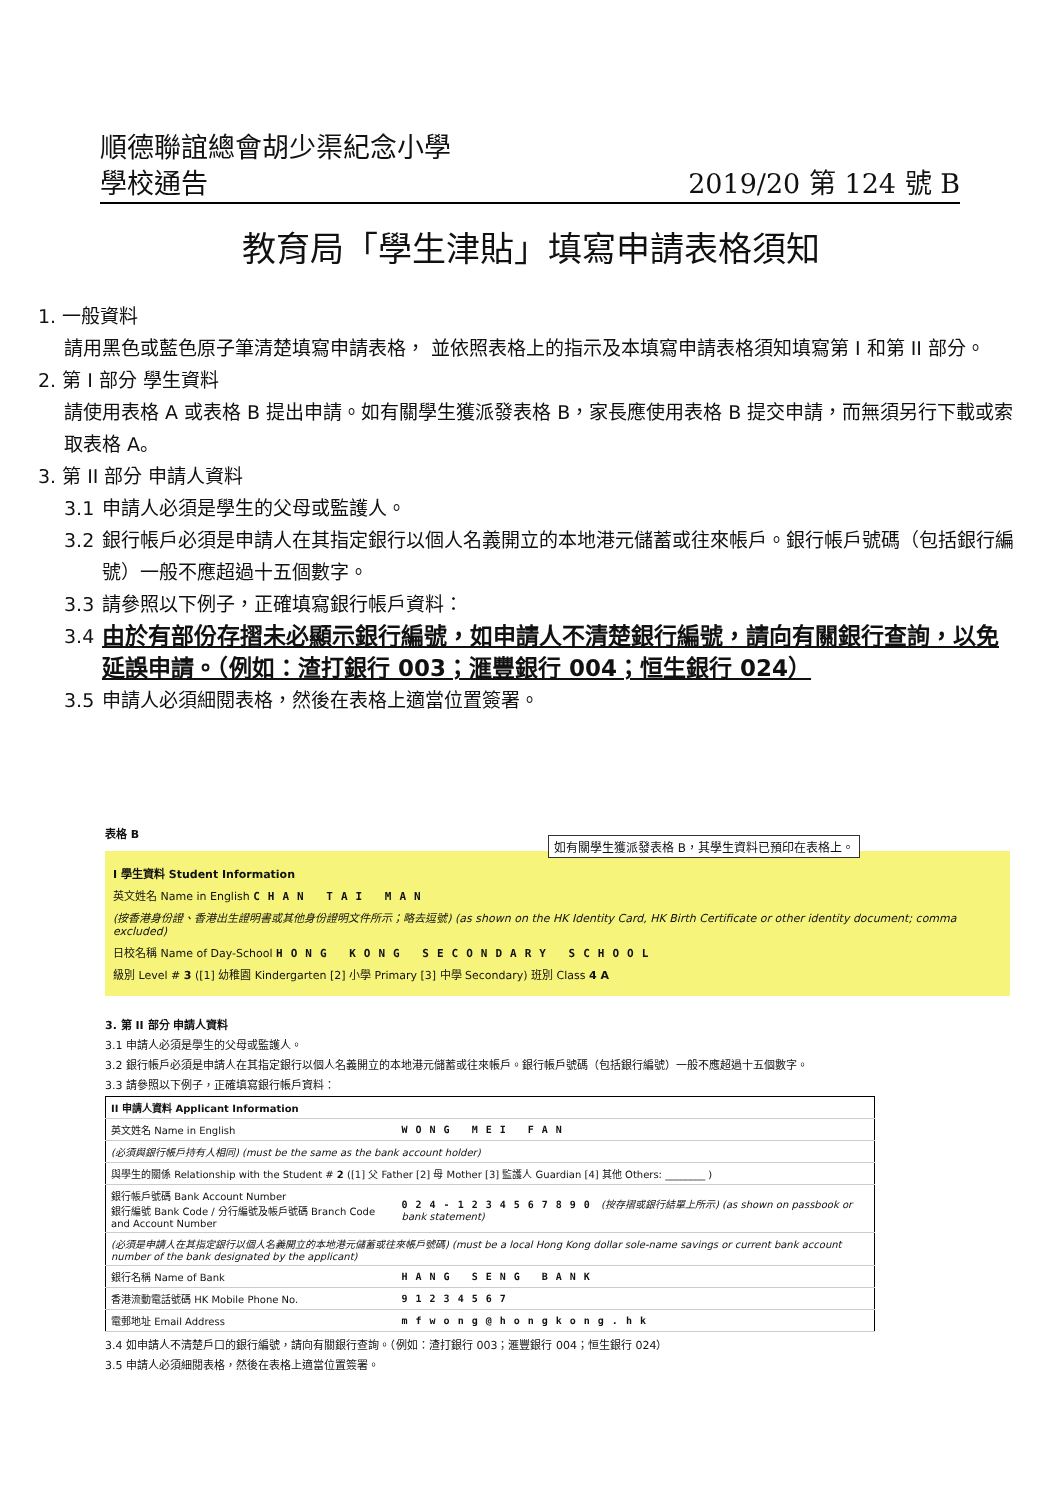順德聯誼總會胡少渠紀念小學
學校通告 2019/20 第 124 號 B
教育局「學生津貼」填寫申請表格須知
1. 一般資料
請用黑色或藍色原子筆清楚填寫申請表格， 並依照表格上的指示及本填寫申請表格須知填寫第 I 和第 II 部分。
2. 第 I 部分 學生資料
請使用表格 A 或表格 B 提出申請。如有關學生獲派發表格 B，家長應使用表格 B 提交申請，而無須另行下載或索取表格 A。
3. 第 II 部分 申請人資料
3.1 申請人必須是學生的父母或監護人。
3.2 銀行帳戶必須是申請人在其指定銀行以個人名義開立的本地港元儲蓄或往來帳戶。銀行帳戶號碼（包括銀行編號）一般不應超過十五個數字。
3.3 請參照以下例子，正確填寫銀行帳戶資料：
3.4 由於有部份存摺未必顯示銀行編號，如申請人不清楚銀行編號，請向有關銀行查詢，以免延誤申請。（例如：渣打銀行 003；滙豐銀行 004；恒生銀行 024）
3.5 申請人必須細閱表格，然後在表格上適當位置簽署。
表格 B
如有關學生獲派發表格 B，其學生資料已預印在表格上。
I 學生資料 Student Information
英文姓名 Name in English CHAN TAI MAN
(按香港身份證、香港出生證明書或其他身份證明文件所示；略去逗號) (as shown on the HK Identity Card, HK Birth Certificate or other identity document; comma excluded)
日校名稱 Name of Day-School HONG KONG SECONDARY SCHOOL
級別 Level # 3 ([1] 幼稚園 Kindergarten [2] 小學 Primary [3] 中學 Secondary) 班別 Class 4 A
3. 第 II 部分 申請人資料
3.1 申請人必須是學生的父母或監護人。
3.2 銀行帳戶必須是申請人在其指定銀行以個人名義開立的本地港元儲蓄或往來帳戶。銀行帳戶號碼（包括銀行編號）一般不應超過十五個數字。
3.3 請參照以下例子，正確填寫銀行帳戶資料：
| II 申請人資料 Applicant Information | |
| 英文姓名 Name in English | WONG MEI FAN |
| (必須與銀行帳戶持有人相同) (must be the same as the bank account holder) | |
| 與學生的關係 Relationship with the Student # 2 ([1] 父 Father [2] 母 Mother [3] 監護人 Guardian [4] 其他 Others: ________ ) | |
| 銀行帳戶號碼 Bank Account Number 銀行編號 Bank Code / 分行編號及帳戶號碼 Branch Code and Account Number | 024-1234567890 (按存摺或銀行結單上所示) (as shown on passbook or bank statement) |
| (必須是申請人在其指定銀行以個人名義開立的本地港元儲蓄或往來帳戶號碼) (must be a local Hong Kong dollar sole-name savings or current bank account number of the bank designated by the applicant) | |
| 銀行名稱 Name of Bank | HANG SENG BANK |
| 香港流動電話號碼 HK Mobile Phone No. | 91234567 |
| 電郵地址 Email Address | mfwong@hongkong.hk |
3.4 如申請人不清楚戶口的銀行編號，請向有關銀行查詢。（例如：渣打銀行 003；滙豐銀行 004；恒生銀行 024）
3.5 申請人必須細閱表格，然後在表格上適當位置簽署。